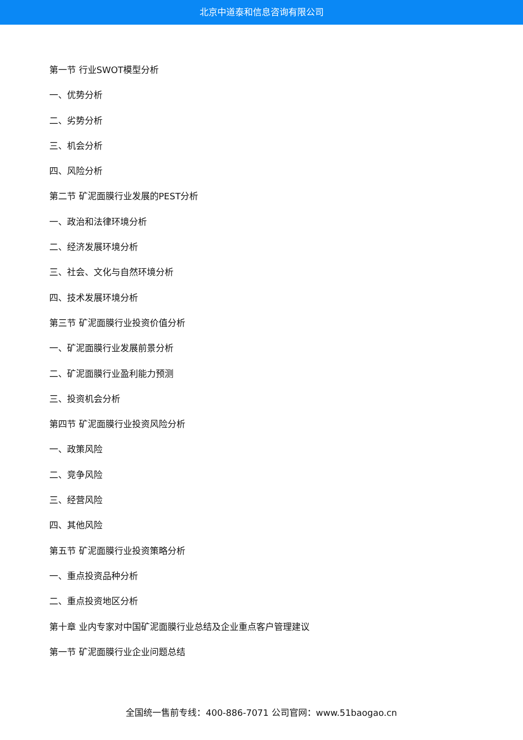北京中道泰和信息咨询有限公司
第一节 行业SWOT模型分析
一、优势分析
二、劣势分析
三、机会分析
四、风险分析
第二节 矿泥面膜行业发展的PEST分析
一、政治和法律环境分析
二、经济发展环境分析
三、社会、文化与自然环境分析
四、技术发展环境分析
第三节 矿泥面膜行业投资价值分析
一、矿泥面膜行业发展前景分析
二、矿泥面膜行业盈利能力预测
三、投资机会分析
第四节 矿泥面膜行业投资风险分析
一、政策风险
二、竞争风险
三、经营风险
四、其他风险
第五节 矿泥面膜行业投资策略分析
一、重点投资品种分析
二、重点投资地区分析
第十章 业内专家对中国矿泥面膜行业总结及企业重点客户管理建议
第一节 矿泥面膜行业企业问题总结
全国统一售前专线：400-886-7071 公司官网：www.51baogao.cn